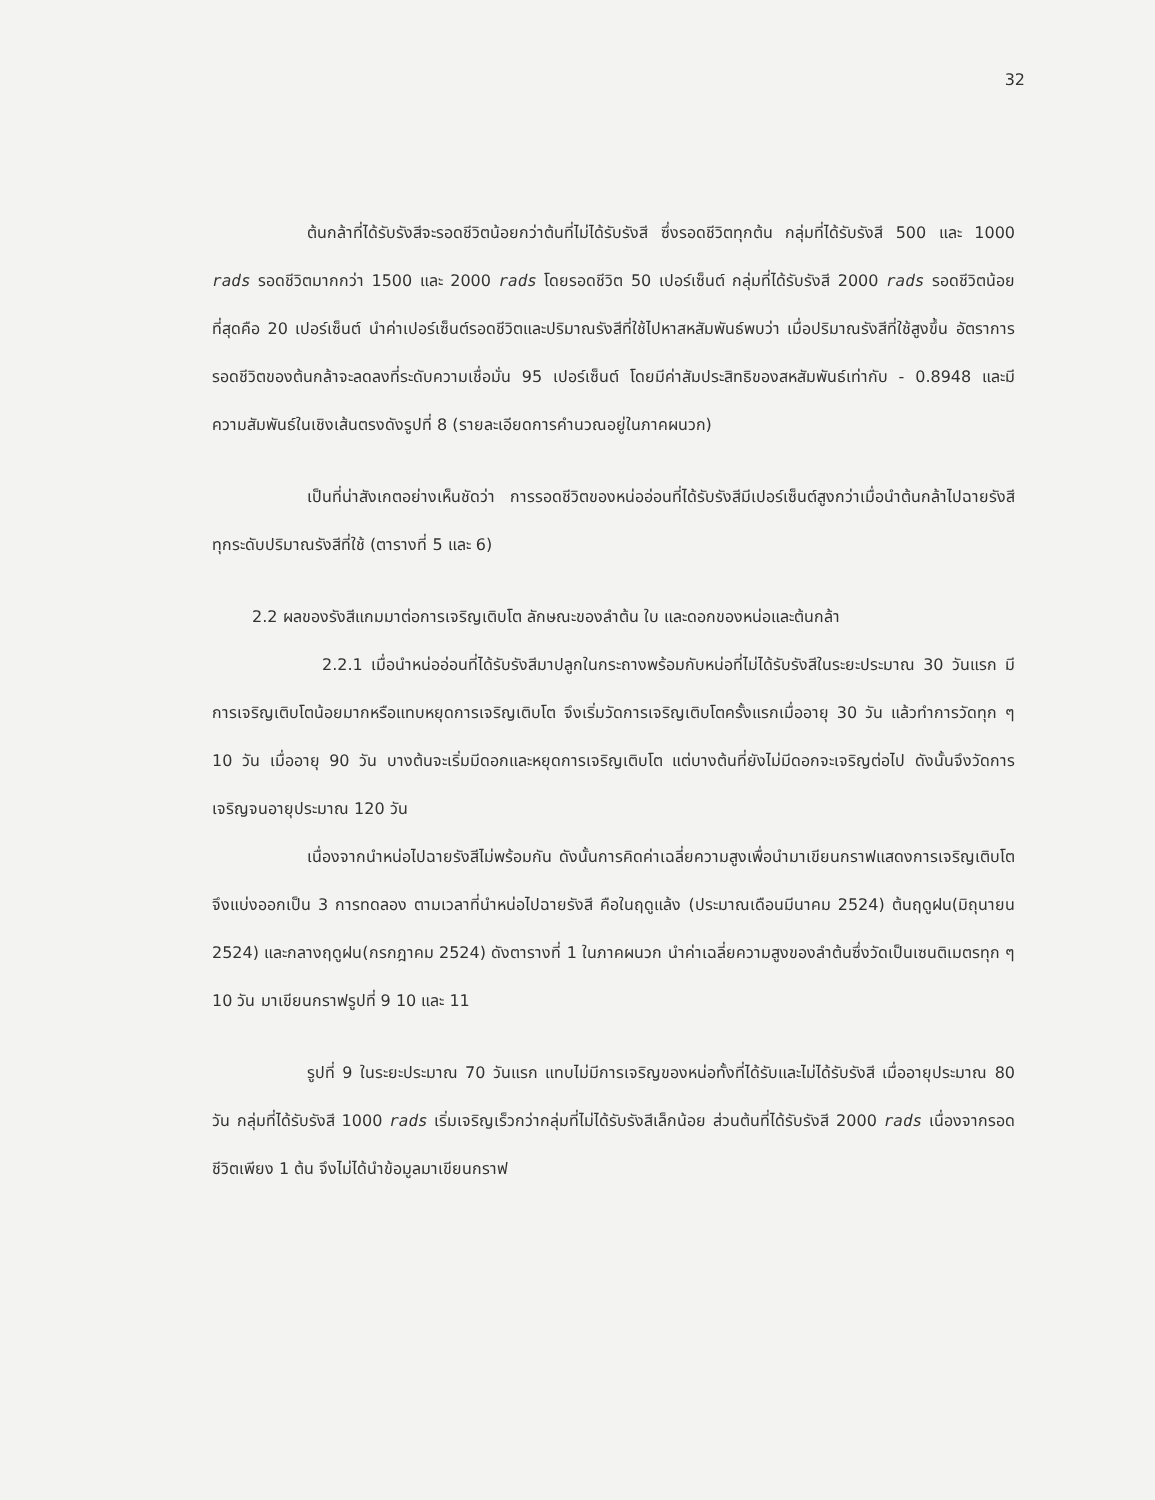32
ต้นกล้าที่ได้รับรังสีจะรอดชีวิตน้อยกว่าต้นที่ไม่ได้รับรังสี ซึ่งรอดชีวิตทุกต้น กลุ่มที่ได้รับรังสี 500 และ 1000 rads รอดชีวิตมากกว่า 1500 และ 2000 rads โดยรอดชีวิต 50 เปอร์เซ็นต์ กลุ่มที่ได้รับรังสี 2000 rads รอดชีวิตน้อยที่สุดคือ 20 เปอร์เซ็นต์ นำค่าเปอร์เซ็นต์รอดชีวิตและปริมาณรังสีที่ใช้ไปหาสหสัมพันธ์พบว่า เมื่อปริมาณรังสีที่ใช้สูงขึ้น อัตราการรอดชีวิตของต้นกล้าจะลดลงที่ระดับความเชื่อมั่น 95 เปอร์เซ็นต์ โดยมีค่าสัมประสิทธิของสหสัมพันธ์เท่ากับ - 0.8948 และมีความสัมพันธ์ในเชิงเส้นตรงดังรูปที่ 8 (รายละเอียดการคำนวณอยู่ในภาคผนวก)
เป็นที่น่าสังเกตอย่างเห็นชัดว่า การรอดชีวิตของหน่ออ่อนที่ได้รับรังสีมีเปอร์เซ็นต์สูงกว่าเมื่อนำต้นกล้าไปฉายรังสีทุกระดับปริมาณรังสีที่ใช้ (ตารางที่ 5 และ 6)
2.2 ผลของรังสีแกมมาต่อการเจริญเติบโต ลักษณะของลำต้น ใบ และดอกของหน่อและต้นกล้า
2.2.1 เมื่อนำหน่ออ่อนที่ได้รับรังสีมาปลูกในกระถางพร้อมกับหน่อที่ไม่ได้รับรังสีในระยะประมาณ 30 วันแรก มีการเจริญเติบโตน้อยมากหรือแทบหยุดการเจริญเติบโต จึงเริ่มวัดการเจริญเติบโตครั้งแรกเมื่ออายุ 30 วัน แล้วทำการวัดทุก ๆ 10 วัน เมื่ออายุ 90 วัน บางต้นจะเริ่มมีดอกและหยุดการเจริญเติบโต แต่บางต้นที่ยังไม่มีดอกจะเจริญต่อไป ดังนั้นจึงวัดการเจริญจนอายุประมาณ 120 วัน
เนื่องจากนำหน่อไปฉายรังสีไม่พร้อมกัน ดังนั้นการคิดค่าเฉลี่ยความสูงเพื่อนำมาเขียนกราฟแสดงการเจริญเติบโตจึงแบ่งออกเป็น 3 การทดลอง ตามเวลาที่นำหน่อไปฉายรังสี คือในฤดูแล้ง (ประมาณเดือนมีนาคม 2524) ต้นฤดูฝน(มิถุนายน 2524) และกลางฤดูฝน(กรกฎาคม 2524) ดังตารางที่ 1 ในภาคผนวก นำค่าเฉลี่ยความสูงของลำต้นซึ่งวัดเป็นเซนติเมตรทุก ๆ 10 วัน มาเขียนกราฟรูปที่ 9 10 และ 11
รูปที่ 9 ในระยะประมาณ 70 วันแรก แทบไม่มีการเจริญของหน่อทั้งที่ได้รับและไม่ได้รับรังสี เมื่ออายุประมาณ 80 วัน กลุ่มที่ได้รับรังสี 1000 rads เริ่มเจริญเร็วกว่ากลุ่มที่ไม่ได้รับรังสีเล็กน้อย ส่วนต้นที่ได้รับรังสี 2000 rads เนื่องจากรอดชีวิตเพียง 1 ต้น จึงไม่ได้นำข้อมูลมาเขียนกราฟ